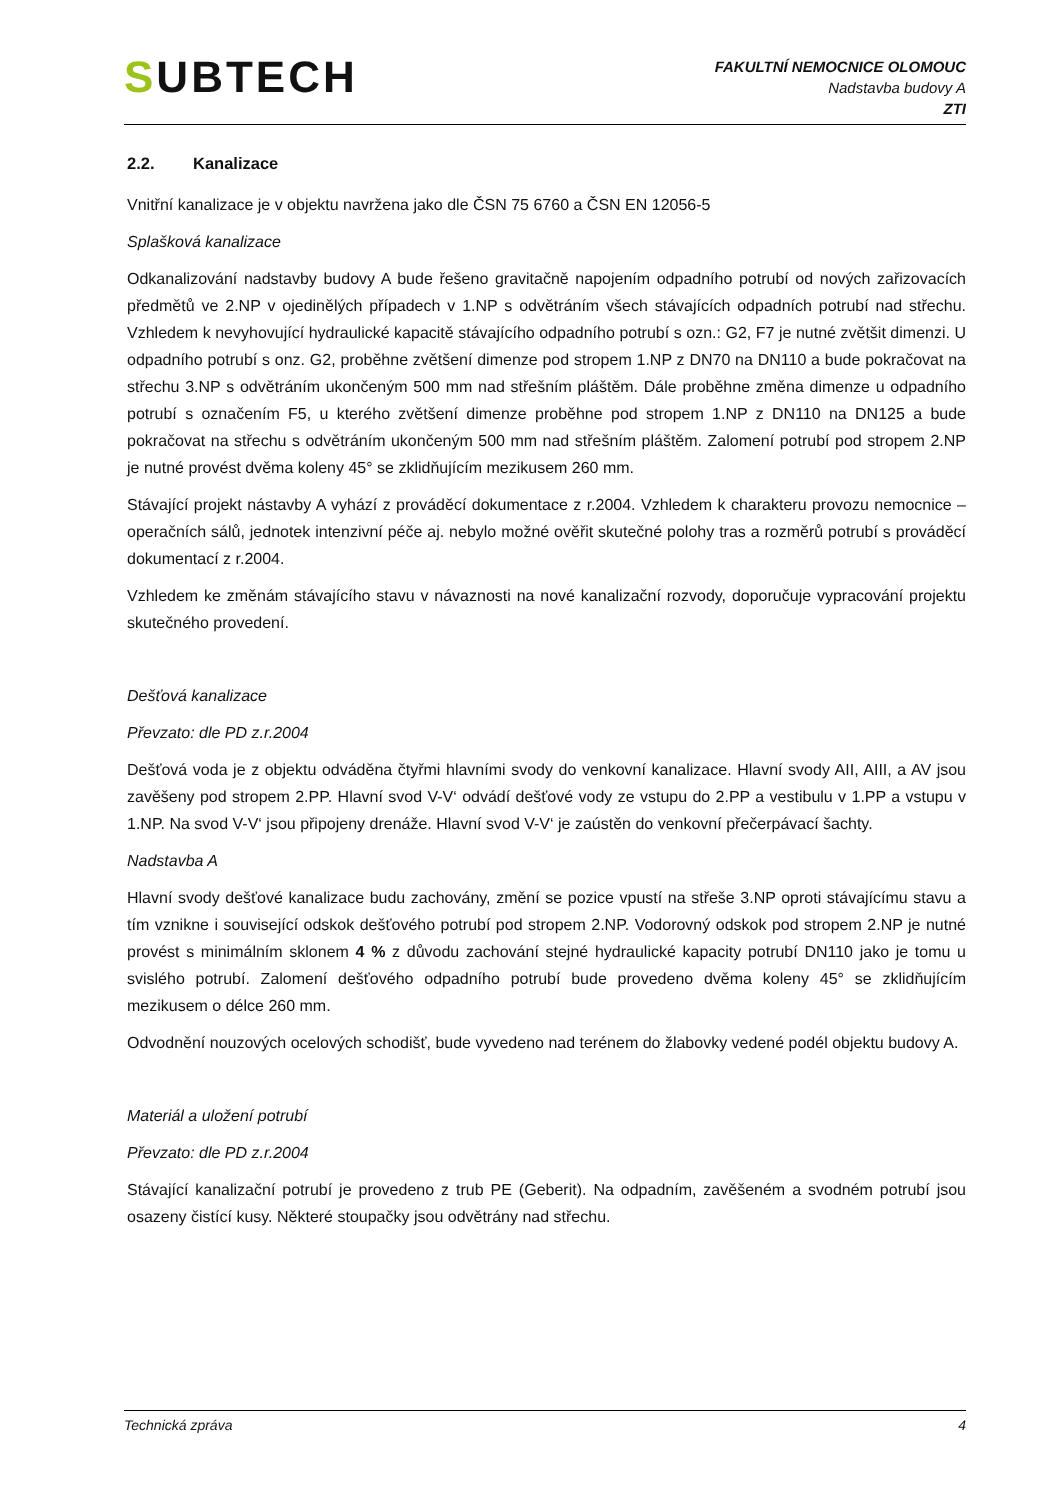SUBTECH
FAKULTNÍ NEMOCNICE OLOMOUC
Nadstavba budovy A
ZTI
2.2. Kanalizace
Vnitřní kanalizace je v objektu navržena jako dle ČSN 75 6760 a ČSN EN 12056-5
Splašková kanalizace
Odkanalizování nadstavby budovy A bude řešeno gravitačně napojením odpadního potrubí od nových zařizovacích předmětů ve 2.NP v ojedinělých případech v 1.NP s odvětráním všech stávajících odpadních potrubí nad střechu. Vzhledem k nevyhovující hydraulické kapacitě stávajícího odpadního potrubí s ozn.: G2, F7 je nutné zvětšit dimenzi. U odpadního potrubí s onz. G2, proběhne zvětšení dimenze pod stropem 1.NP z DN70 na DN110 a bude pokračovat na střechu 3.NP s odvětráním ukončeným 500 mm nad střešním pláštěm. Dále proběhne změna dimenze u odpadního potrubí s označením F5, u kterého zvětšení dimenze proběhne pod stropem 1.NP z DN110 na DN125 a bude pokračovat na střechu s odvětráním ukončeným 500 mm nad střešním pláštěm. Zalomení potrubí pod stropem 2.NP je nutné provést dvěma koleny 45° se zklidňujícím mezikusem 260 mm.
Stávající projekt nástavby A vyhází z prováděcí dokumentace z r.2004. Vzhledem k charakteru provozu nemocnice – operačních sálů, jednotek intenzivní péče aj. nebylo možné ověřit skutečné polohy tras a rozměrů potrubí s prováděcí dokumentací z r.2004.
Vzhledem ke změnám stávajícího stavu v návaznosti na nové kanalizační rozvody, doporučuje vypracování projektu skutečného provedení.
Dešťová kanalizace
Převzato: dle PD z.r.2004
Dešťová voda je z objektu odváděna čtyřmi hlavními svody do venkovní kanalizace. Hlavní svody AII, AIII, a AV jsou zavěšeny pod stropem 2.PP. Hlavní svod V-V‘ odvádí dešťové vody ze vstupu do 2.PP a vestibulu v 1.PP a vstupu v 1.NP. Na svod V-V‘ jsou připojeny drenáže. Hlavní svod V-V‘ je zaústěn do venkovní přečerpávací šachty.
Nadstavba A
Hlavní svody dešťové kanalizace budu zachovány, změní se pozice vpustí na střeše 3.NP oproti stávajícímu stavu a tím vznikne i související odskok dešťového potrubí pod stropem 2.NP. Vodorovný odskok pod stropem 2.NP je nutné provést s minimálním sklonem 4 % z důvodu zachování stejné hydraulické kapacity potrubí DN110 jako je tomu u svislého potrubí. Zalomení dešťového odpadního potrubí bude provedeno dvěma koleny 45° se zklidňujícím mezikusem o délce 260 mm.
Odvodnění nouzových ocelových schodišť, bude vyvedeno nad terénem do žlabovky vedené podél objektu budovy A.
Materiál a uložení potrubí
Převzato: dle PD z.r.2004
Stávající kanalizační potrubí je provedeno z trub PE (Geberit). Na odpadním, zavěšeném a svodném potrubí jsou osazeny čistící kusy. Některé stoupačky jsou odvětrány nad střechu.
Technická zpráva 4